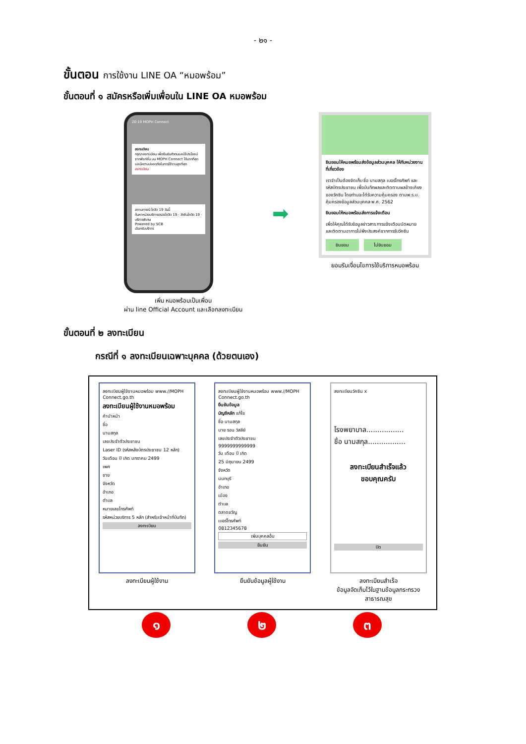- ๒๑ -
ขั้นตอน การใช้งาน LINE OA “หมอพร้อม”
ขั้นตอนที่ ๑ สมัครหรือเพิ่มเพื่อนใน LINE OA หมอพร้อม
20:19 MOPH Connect
ลงทะเบียน
กรุณาลงทะเบียน เพื่อยืนยันตัวตนและใช้ประโยชน์จากฟังก์ชั่น บน MOPH Connect ได้มากที่สุดและมีความปลอดภัยในการใช้งานสูงที่สุด
ลงทะเบียน
สถานการณ์ โควิด 19 วันนี้
ค้นหาหน่วยบริการตรวจโควิด 19 · วัคซีนโควิด 19 · บริการพิเศษ
Powered by SCB
เลือกรับบริการ
เพิ่ม หมอพร้อมเป็นเพื่อน
ผ่าน line Official Account และเลือกลงทะเบียน
➡
ยินยอมให้หมอพร้อมส่งข้อมูลส่วนบุคคล ให้กับหน่วยงานที่เกี่ยวข้อง
เราจำเป็นต้องจัดเก็บ ชื่อ นามสกุล เบอร์โทรศัพท์ และ รหัสบัตรประชาชน เพื่อบันทึกผลและติดตามผลข้างเคียงของวัคซีน โดยท่านจะได้รับความคุ้มครอง ตามพ.ร.บ. คุ้มครองข้อมูลส่วนบุคคล พ.ศ. 2562
ยินยอมให้หมอพร้อมส่งการแจ้งเตือน
เพื่อให้คุณได้รับข้อมูลข่าวสาร การแจ้งเตือนนัดหมาย และติดตามอาการไม่พึงประสงค์จากการรับวัคซีน
ยินยอม ไม่ยินยอม
ยอมรับเงื่อนไขการใช้บริการหมอพร้อม
ขั้นตอนที่ ๒ ลงทะเบียน
กรณีที่ ๑ ลงทะเบียนเฉพาะบุคคล (ด้วยตนเอง)
ลงทะเบียนผู้ใช้งานหมอพร้อม www.//MOPH Connect.go.th
ลงทะเบียนผู้ใช้งานหมอพร้อม
คำนำหน้า
ชื่อ
นามสกุล
เลขประจำตัวประชาชน
Laser ID (รหัสหลังบัตรประชาชน 12 หลัก)
วันเดือน ปี เกิด มกราคม 2499
เพศ
ชาย
จังหวัด
อำเภอ
ตำบล
หมายเลขโทรศัพท์
รหัสหน่วยบริการ 5 หลัก (สำหรับเจ้าหน้าที่บันทึก)
ลงทะเบียน
ลงทะเบียนผู้ใช้งาน
ลงทะเบียนผู้ใช้งานหมอพร้อม www.//MOPH Connect.go.th
ยืนยันข้อมูล
บัญชีหลัก แก้ไข
ชื่อ นามสกุล
นาย รอน วิสลีย์
เลขประจำตัวประชาชน
9999999999999
วัน เดือน ปี เกิด
25 มิถุนายน 2499
จังหวัด
นนทบุรี
อำเภอ
เมือง
ตำบล
ตลาดขวัญ
เบอร์โทรศัพท์
0812345678
เพิ่มบุคคลอื่น
ยืนยัน
ยืนยันข้อมูลผู้ใช้งาน
ลงทะเบียนวัคซีน x
โรงพยาบาล.................
ชื่อ นามสกุล.................
ลงทะเบียนสำเร็จแล้ว
ขอบคุณครับ
ปิด
ลงทะเบียนสำเร็จ
ข้อมูลจัดเก็บไว้ในฐานข้อมูลกระทรวงสาธารณสุข
๑ ๒ ๓